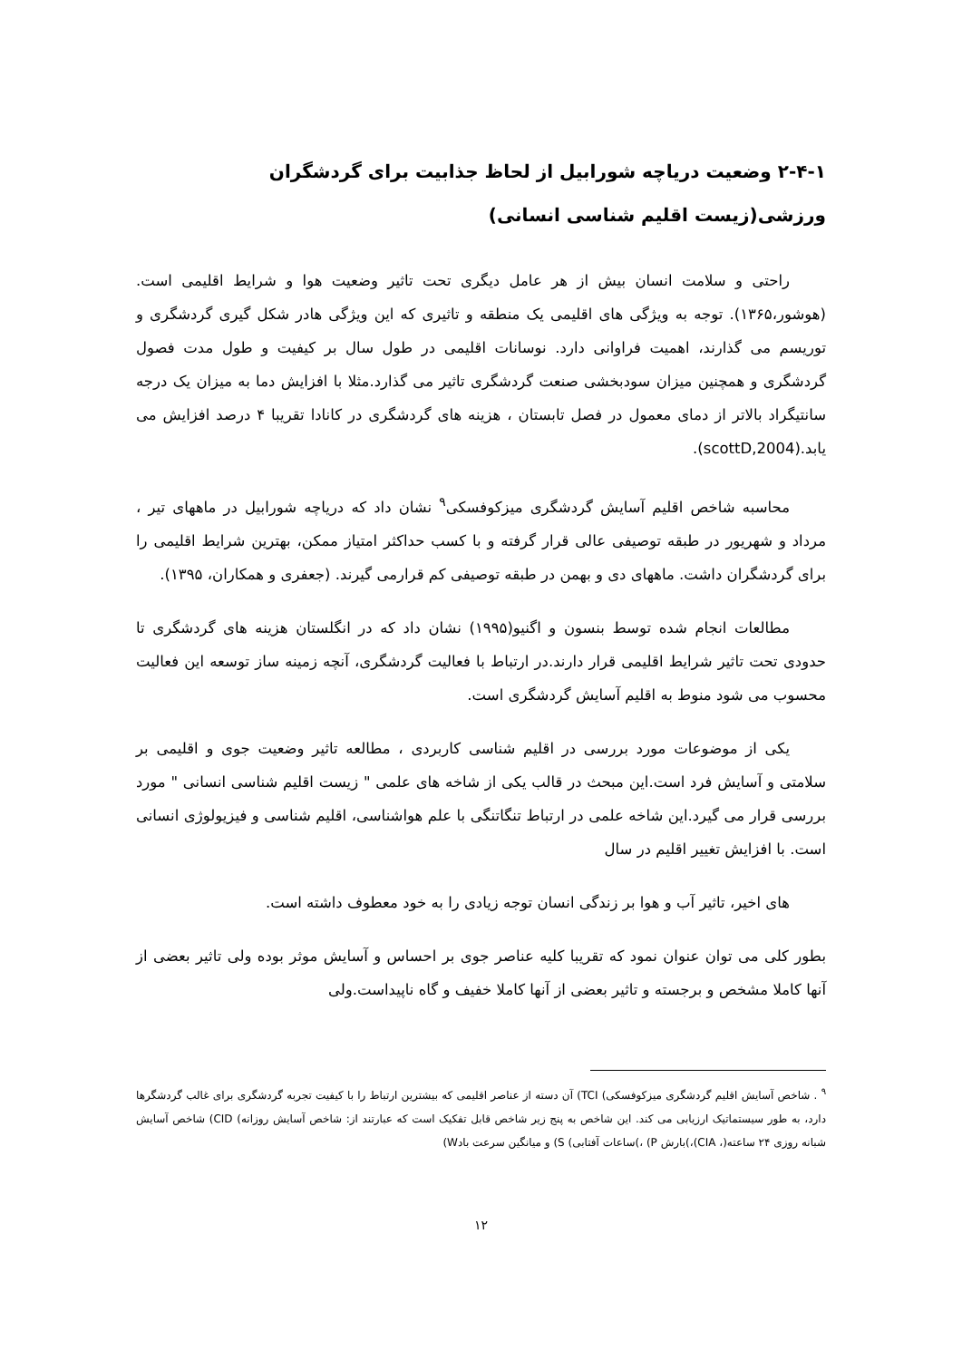۲-۴-۱ وضعیت دریاچه شورابیل از لحاظ جذابیت برای گردشگران ورزشی(زیست اقلیم شناسی انسانی)
راحتی و سلامت انسان بیش از هر عامل دیگری تحت تاثیر وضعیت هوا و شرایط اقلیمی است.(هوشور،۱۳۶۵). توجه به ویژگی های اقلیمی یک منطقه و تاثیری که این ویژگی هادر شکل گیری گردشگری و توریسم می گذارند، اهمیت فراوانی دارد. نوسانات اقلیمی در طول سال بر کیفیت و طول مدت فصول گردشگری و همچنین میزان سودبخشی صنعت گردشگری تاثیر می گذارد.مثلا با افزایش دما به میزان یک درجه سانتیگراد بالاتر از دمای معمول در فصل تابستان ، هزینه های گردشگری در کانادا تقریبا ۴ درصد افزایش می یابد.(scottD,2004).
محاسبه شاخص اقلیم آسایش گردشگری میزکوفسکی<sup>۹</sup> نشان داد که دریاچه شورابیل در ماههای تیر ، مرداد و شهریور در طبقه توصیفی عالی قرار گرفته و با کسب حداکثر امتیاز ممکن، بهترین شرایط اقلیمی را برای گردشگران داشت. ماههای دی و بهمن در طبقه توصیفی کم قرارمی گیرند. (جعفری و همکاران، ۱۳۹۵).
مطالعات انجام شده توسط بنسون و اگنیو(۱۹۹۵) نشان داد که در انگلستان هزینه های گردشگری تا حدودی تحت تاثیر شرایط اقلیمی قرار دارند.در ارتباط با فعالیت گردشگری، آنچه زمینه ساز توسعه این فعالیت محسوب می شود منوط به اقلیم آسایش گردشگری است.
یکی از موضوعات مورد بررسی در اقلیم شناسی کاربردی ، مطالعه تاثیر وضعیت جوی و اقلیمی بر سلامتی و آسایش فرد است.این مبحث در قالب یکی از شاخه های علمی " زیست اقلیم شناسی انسانی " مورد بررسی قرار می گیرد.این شاخه علمی در ارتباط تنگاتنگی با علم هواشناسی، اقلیم شناسی و فیزیولوژی انسانی است. با افزایش تغییر اقلیم در سال
های اخیر، تاثیر آب و هوا بر زندگی انسان توجه زیادی را به خود معطوف داشته است.
بطور کلی می توان عنوان نمود که تقریبا کلیه عناصر جوی بر احساس و آسایش موثر بوده ولی تاثیر بعضی از آنها کاملا مشخص و برجسته و تاثیر بعضی از آنها کاملا خفیف و گاه ناپیداست.ولی
<sup>۹</sup> . شاخص آسایش اقلیم گردشگری میزکوفسکی) TCI) آن دسته از عناصر اقلیمی که بیشترین ارتباط را با کیفیت تجربه گردشگری برای غالب گردشگرها دارد، به طور سیستماتیک ارزیابی می کند. این شاخص به پنج زیر شاخص قابل تفکیک است که عبارتند از: شاخص آسایش روزانه) CID) شاخص آسایش شبانه روزی ۲۴ ساعته(، CIA)،)بارش P) ،)ساعات آفتابی) S) و میانگین سرعت بادW)
۱۲